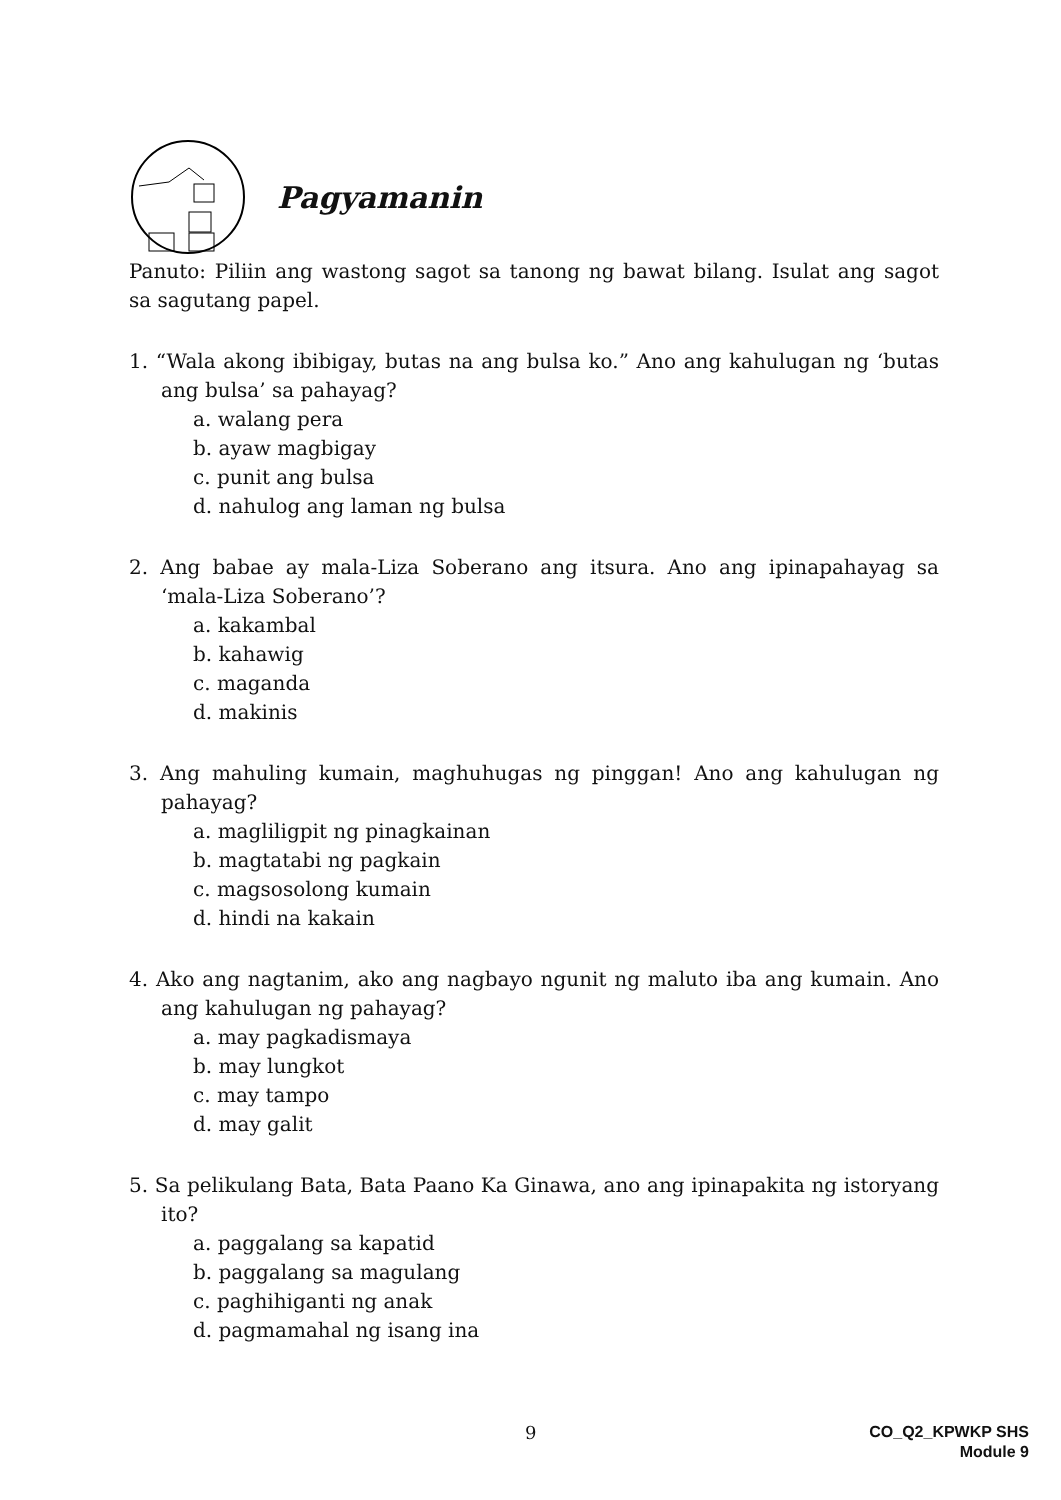Pagyamanin
Panuto: Piliin ang wastong sagot sa tanong ng bawat bilang. Isulat ang sagot sa sagutang papel.
1. “Wala akong ibibigay, butas na ang bulsa ko.” Ano ang kahulugan ng ‘butas ang bulsa’ sa pahayag?
a. walang pera
b. ayaw magbigay
c. punit ang bulsa
d. nahulog ang laman ng bulsa
2. Ang babae ay mala-Liza Soberano ang itsura. Ano ang ipinapahayag sa ‘mala-Liza Soberano’?
a. kakambal
b. kahawig
c. maganda
d. makinis
3. Ang mahuling kumain, maghuhugas ng pinggan! Ano ang kahulugan ng pahayag?
a. magliligpit ng pinagkainan
b. magtatabi ng pagkain
c. magsosolong kumain
d. hindi na kakain
4. Ako ang nagtanim, ako ang nagbayo ngunit ng maluto iba ang kumain. Ano ang kahulugan ng pahayag?
a. may pagkadismaya
b. may lungkot
c. may tampo
d. may galit
5. Sa pelikulang Bata, Bata Paano Ka Ginawa, ano ang ipinapakita ng istoryang ito?
a. paggalang sa kapatid
b. paggalang sa magulang
c. paghihiganti ng anak
d. pagmamahal ng isang ina
9
CO_Q2_KPWKP SHS
Module 9